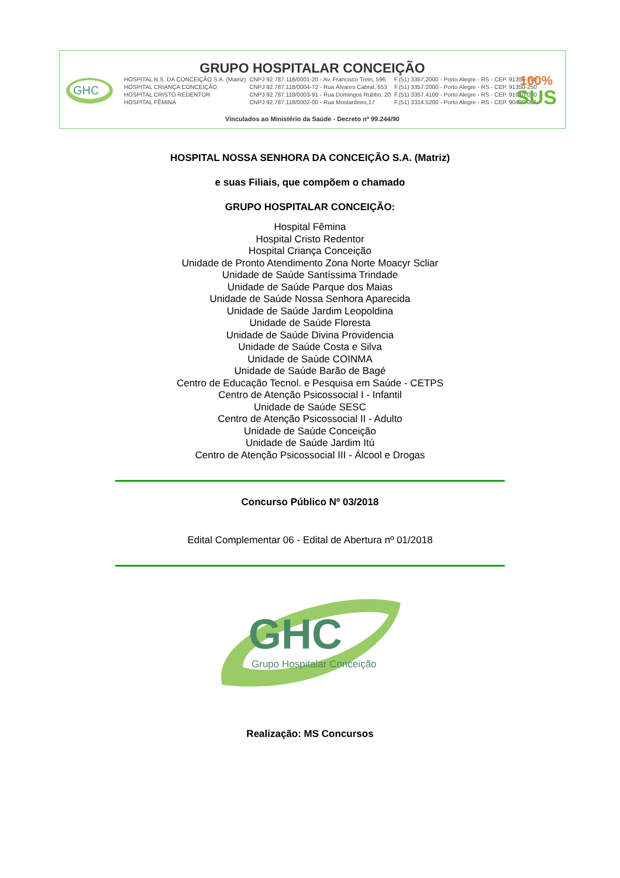GHC
GRUPO HOSPITALAR CONCEIÇÃO
| HOSPITAL N.S. DA CONCEIÇÃO S.A. (Matriz) | CNPJ 92.787.118/0001-20 - Av. Francisco Trein, 596 | F.(51) 3357.2000 - Porto Alegre - RS - CEP. 91350-200 |
| HOSPITAL CRIANÇA CONCEIÇÃO | CNPJ 92.787.118/0004-72 - Rua Álvares Cabral, 653 | F.(51) 3357.2000 - Porto Alegre - RS - CEP. 91350-250 |
| HOSPITAL CRISTO REDENTOR | CNPJ 92.787.118/0003-91 - Rua Domingos Rubbo, 20 | F.(51) 3357.4100 - Porto Alegre - RS - CEP. 91040-000 |
| HOSPITAL FÊMINA | CNPJ 92.787.118/0002-00 - Rua Mostardeiro,17 | F.(51) 3314.5200 - Porto Alegre - RS - CEP. 90430-001 |
100%
SUS
Vinculados ao Ministério da Saúde - Decreto nº 99.244/90
HOSPITAL NOSSA SENHORA DA CONCEIÇÃO S.A. (Matriz)
e suas Filiais, que compõem o chamado
GRUPO HOSPITALAR CONCEIÇÃO:
Hospital Fêmina
Hospital Cristo Redentor
Hospital Criança Conceição
Unidade de Pronto Atendimento Zona Norte Moacyr Scliar
Unidade de Saúde Santíssima Trindade
Unidade de Saúde Parque dos Maias
Unidade de Saúde Nossa Senhora Aparecida
Unidade de Saúde Jardim Leopoldina
Unidade de Saúde Floresta
Unidade de Saúde Divina Providencia
Unidade de Saúde Costa e Silva
Unidade de Saúde COINMA
Unidade de Saúde Barão de Bagé
Centro de Educação Tecnol. e Pesquisa em Saúde - CETPS
Centro de Atenção Psicossocial I - Infantil
Unidade de Saúde SESC
Centro de Atenção Psicossocial II - Adulto
Unidade de Saúde Conceição
Unidade de Saúde Jardim Itú
Centro de Atenção Psicossocial III - Álcool e Drogas
Concurso Público Nº 03/2018
Edital Complementar 06 - Edital de Abertura nº 01/2018
GHC
Grupo Hospitalar Conceição
Realização: MS Concursos